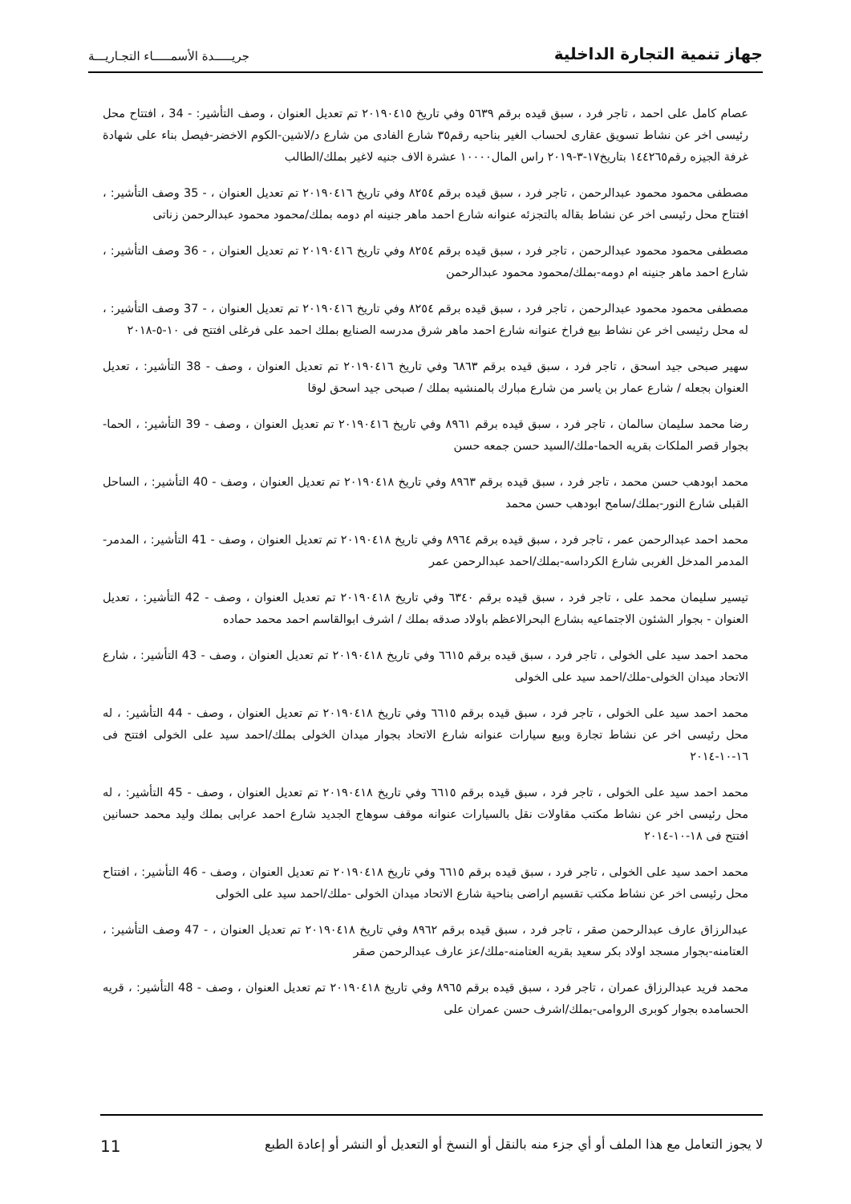جهاز تنمية التجارة الداخلية
جريـــــدة الأسمـــــاء التجـاريـــة
عصام كامل على احمد ، تاجر فرد ، سبق قيده برقم ٥٦٣٩ وفي تاريخ ٢٠١٩٠٤١٥ تم تعديل العنوان ، وصف التأشير: 34 - ، افتتاح محل رئيسى اخر عن نشاط تسويق عقارى لحساب الغير بناحيه رقم٣٥ شارع الفادى من شارع د/لاشين-الكوم الاخضر-فيصل بناء على شهادة غرفة الجيزه رقم١٤٤٢٦٥ بتاريخ١٧-٣-٢٠١٩ راس المال١٠٠٠٠ عشرة الاف جنيه لاغير بملك/الطالب
مصطفى محمود محمود عبدالرحمن ، تاجر فرد ، سبق قيده برقم ٨٢٥٤ وفي تاريخ ٢٠١٩٠٤١٦ تم تعديل العنوان ، 35 - وصف التأشير: ، افتتاح محل رئيسى اخر عن نشاط بقاله بالتجزئه عنوانه شارع احمد ماهر جنينه ام دومه بملك/محمود محمود عبدالرحمن زناتى
مصطفى محمود محمود عبدالرحمن ، تاجر فرد ، سبق قيده برقم ٨٢٥٤ وفي تاريخ ٢٠١٩٠٤١٦ تم تعديل العنوان ، 36 - وصف التأشير: ، شارع احمد ماهر جنينه ام دومه-بملك/محمود محمود عبدالرحمن
مصطفى محمود محمود عبدالرحمن ، تاجر فرد ، سبق قيده برقم ٨٢٥٤ وفي تاريخ ٢٠١٩٠٤١٦ تم تعديل العنوان ، 37 - وصف التأشير: ، له محل رئيسى اخر عن نشاط بيع فراخ عنوانه شارع احمد ماهر شرق مدرسه الصنايع بملك احمد على فرغلى افتتح فى ١٠-٥-٢٠١٨
سهير صبحى جيد اسحق ، تاجر فرد ، سبق قيده برقم ٦٨٦٣ وفي تاريخ ٢٠١٩٠٤١٦ تم تعديل العنوان ، وصف 38 - التأشير: ، تعديل العنوان بجعله / شارع عمار بن ياسر من شارع مبارك بالمنشيه بملك / صبحى جيد اسحق لوقا
رضا محمد سليمان سالمان ، تاجر فرد ، سبق قيده برقم ٨٩٦١ وفي تاريخ ٢٠١٩٠٤١٦ تم تعديل العنوان ، وصف 39 - التأشير: ، الحما-بجوار قصر الملكات بقريه الحما-ملك/السيد حسن جمعه حسن
محمد ابودهب حسن محمد ، تاجر فرد ، سبق قيده برقم ٨٩٦٣ وفي تاريخ ٢٠١٩٠٤١٨ تم تعديل العنوان ، وصف 40 - التأشير: ، الساحل القبلى شارع النور-بملك/سامح ابودهب حسن محمد
محمد احمد عبدالرحمن عمر ، تاجر فرد ، سبق قيده برقم ٨٩٦٤ وفي تاريخ ٢٠١٩٠٤١٨ تم تعديل العنوان ، وصف 41 - التأشير: ، المدمر-المدمر المدخل الغربى شارع الكرداسه-بملك/احمد عبدالرحمن عمر
تيسير سليمان محمد على ، تاجر فرد ، سبق قيده برقم ٦٣٤٠ وفي تاريخ ٢٠١٩٠٤١٨ تم تعديل العنوان ، وصف 42 - التأشير: ، تعديل العنوان - بجوار الشئون الاجتماعيه بشارع البحرالاعظم باولاد صدقه بملك / اشرف ابوالقاسم احمد محمد حماده
محمد احمد سيد على الخولى ، تاجر فرد ، سبق قيده برقم ٦٦١٥ وفي تاريخ ٢٠١٩٠٤١٨ تم تعديل العنوان ، وصف 43 - التأشير: ، شارع الاتحاد ميدان الخولى-ملك/احمد سيد على الخولى
محمد احمد سيد على الخولى ، تاجر فرد ، سبق قيده برقم ٦٦١٥ وفي تاريخ ٢٠١٩٠٤١٨ تم تعديل العنوان ، وصف 44 - التأشير: ، له محل رئيسى اخر عن نشاط تجارة وبيع سيارات عنوانه شارع الاتحاد بجوار ميدان الخولى بملك/احمد سيد على الخولى افتتح فى ١٦-١٠-٢٠١٤
محمد احمد سيد على الخولى ، تاجر فرد ، سبق قيده برقم ٦٦١٥ وفي تاريخ ٢٠١٩٠٤١٨ تم تعديل العنوان ، وصف 45 - التأشير: ، له محل رئيسى اخر عن نشاط مكتب مقاولات نقل بالسيارات عنوانه موقف سوهاج الجديد شارع احمد عرابى بملك وليد محمد حسانين افتتح فى ١٨-١٠-٢٠١٤
محمد احمد سيد على الخولى ، تاجر فرد ، سبق قيده برقم ٦٦١٥ وفي تاريخ ٢٠١٩٠٤١٨ تم تعديل العنوان ، وصف 46 - التأشير: ، افتتاح محل رئيسى اخر عن نشاط مكتب تقسيم اراضى بناحية شارع الاتحاد ميدان الخولى -ملك/احمد سيد على الخولى
عبدالرزاق عارف عبدالرحمن صقر ، تاجر فرد ، سبق قيده برقم ٨٩٦٢ وفي تاريخ ٢٠١٩٠٤١٨ تم تعديل العنوان ، 47 - وصف التأشير: ، العتامنه-بجوار مسجد اولاد بكر سعيد بقريه العتامنه-ملك/عز عارف عبدالرحمن صقر
محمد فريد عبدالرزاق عمران ، تاجر فرد ، سبق قيده برقم ٨٩٦٥ وفي تاريخ ٢٠١٩٠٤١٨ تم تعديل العنوان ، وصف 48 - التأشير: ، قريه الحسامده بجوار كوبرى الروامى-بملك/اشرف حسن عمران على
لا يجوز التعامل مع هذا الملف أو أي جزء منه بالنقل أو النسخ أو التعديل أو النشر أو إعادة الطبع
11